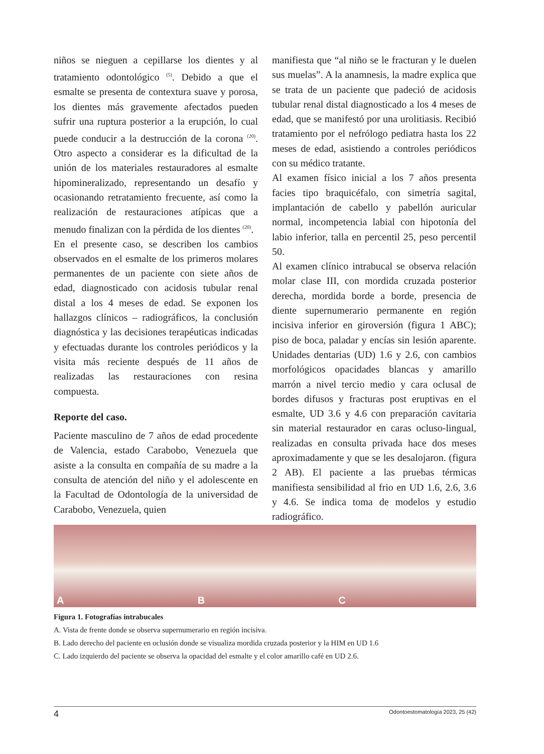niños se nieguen a cepillarse los dientes y al tratamiento odontológico <sup>(5)</sup>. Debido a que el esmalte se presenta de contextura suave y porosa, los dientes más gravemente afectados pueden sufrir una ruptura posterior a la erupción, lo cual puede conducir a la destrucción de la corona <sup>(20)</sup>. Otro aspecto a considerar es la dificultad de la unión de los materiales restauradores al esmalte hipomineralizado, representando un desafío y ocasionando retratamiento frecuente, así como la realización de restauraciones atípicas que a menudo finalizan con la pérdida de los dientes <sup>(20)</sup>.
En el presente caso, se describen los cambios observados en el esmalte de los primeros molares permanentes de un paciente con siete años de edad, diagnosticado con acidosis tubular renal distal a los 4 meses de edad. Se exponen los hallazgos clínicos – radiográficos, la conclusión diagnóstica y las decisiones terapéuticas indicadas y efectuadas durante los controles periódicos y la visita más reciente después de 11 años de realizadas las restauraciones con resina compuesta.
Reporte del caso.
Paciente masculino de 7 años de edad procedente de Valencia, estado Carabobo, Venezuela que asiste a la consulta en compañía de su madre a la consulta de atención del niño y el adolescente en la Facultad de Odontología de la universidad de Carabobo, Venezuela, quien
manifiesta que “al niño se le fracturan y le duelen sus muelas”. A la anamnesis, la madre explica que se trata de un paciente que padeció de acidosis tubular renal distal diagnosticado a los 4 meses de edad, que se manifestó por una urolitiasis. Recibió tratamiento por el nefrólogo pediatra hasta los 22 meses de edad, asistiendo a controles periódicos con su médico tratante.
Al examen físico inicial a los 7 años presenta facies tipo braquicéfalo, con simetría sagital, implantación de cabello y pabellón auricular normal, incompetencia labial con hipotonía del labio inferior, talla en percentil 25, peso percentil 50.
Al examen clínico intrabucal se observa relación molar clase III, con mordida cruzada posterior derecha, mordida borde a borde, presencia de diente supernumerario permanente en región incisiva inferior en giroversión (figura 1 ABC); piso de boca, paladar y encías sin lesión aparente. Unidades dentarias (UD) 1.6 y 2.6, con cambios morfológicos opacidades blancas y amarillo marrón a nivel tercio medio y cara oclusal de bordes difusos y fracturas post eruptivas en el esmalte, UD 3.6 y 4.6 con preparación cavitaria sin material restaurador en caras ocluso-lingual, realizadas en consulta privada hace dos meses aproximadamente y que se les desalojaron. (figura 2 AB). El paciente a las pruebas térmicas manifiesta sensibilidad al frio en UD 1.6, 2.6, 3.6 y 4.6. Se indica toma de modelos y estudio radiográfico.
A
B
C
Figura 1. Fotografías intrabucales
A. Vista de frente donde se observa supernumerario en región incisiva.
B. Lado derecho del paciente en oclusión donde se visualiza mordida cruzada posterior y la HIM en UD 1.6
C. Lado izquierdo del paciente se observa la opacidad del esmalte y el color amarillo café en UD 2.6.
4 Odontoestomatología 2023, 25 (42)